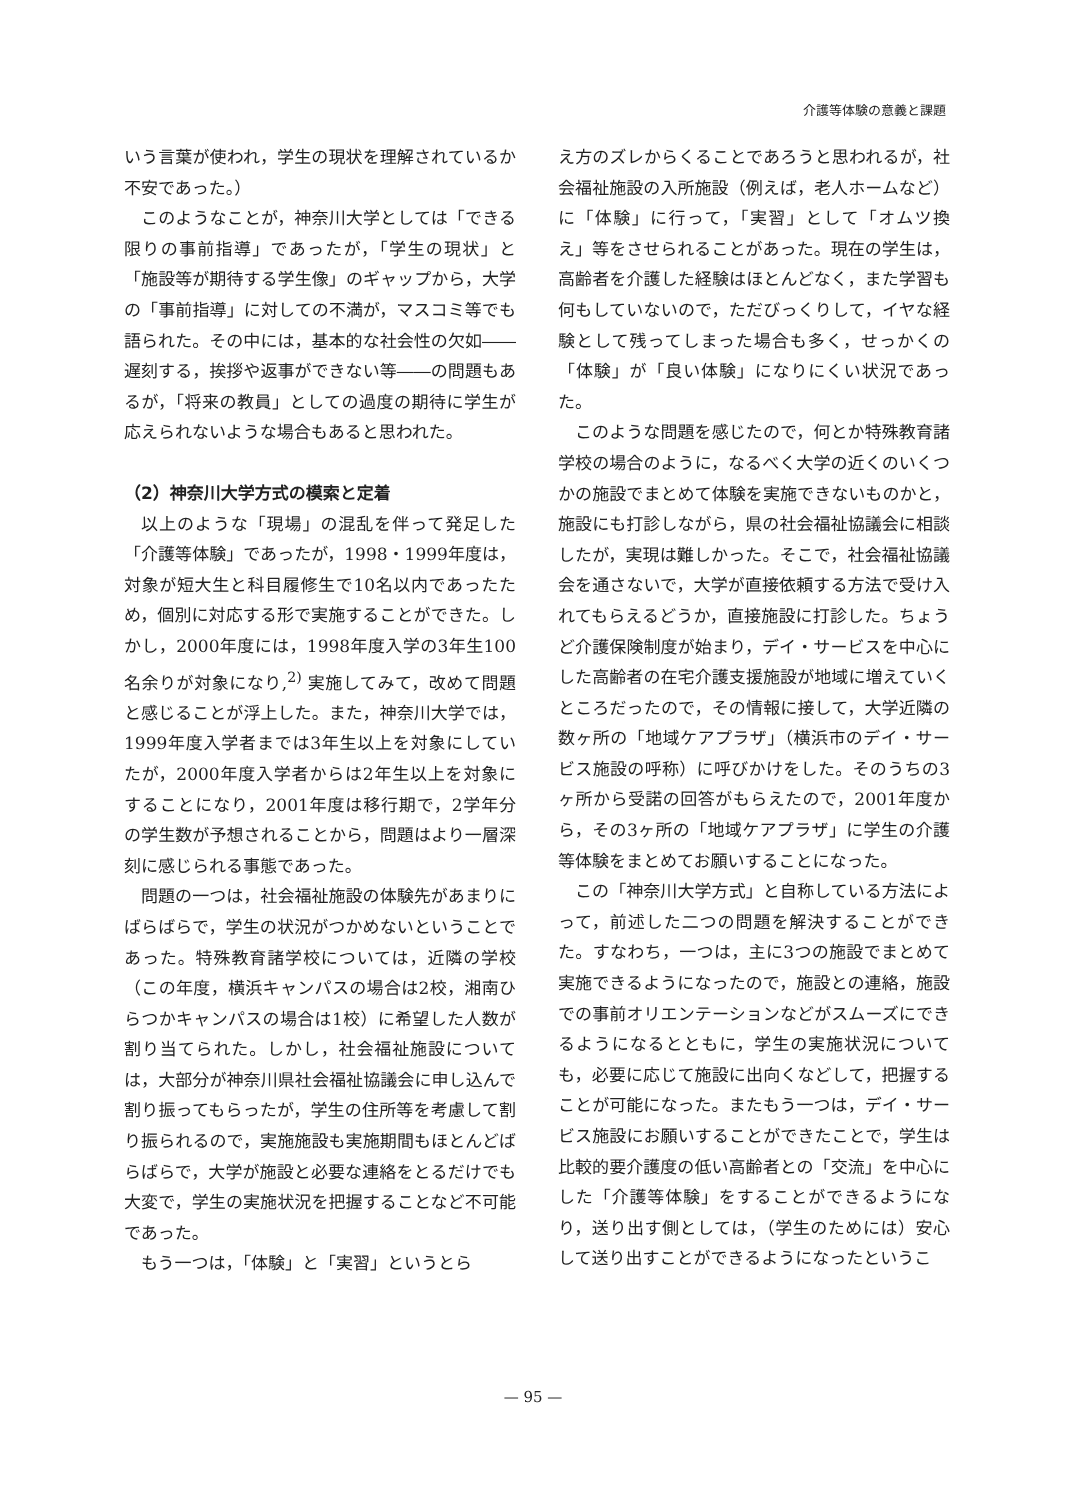介護等体験の意義と課題
いう言葉が使われ，学生の現状を理解されているか不安であった。）
このようなことが，神奈川大学としては「できる限りの事前指導」であったが，「学生の現状」と「施設等が期待する学生像」のギャップから，大学の「事前指導」に対しての不満が，マスコミ等でも語られた。その中には，基本的な社会性の欠如――遅刻する，挨拶や返事ができない等――の問題もあるが，「将来の教員」としての過度の期待に学生が応えられないような場合もあると思われた。
（2）神奈川大学方式の模索と定着
以上のような「現場」の混乱を伴って発足した「介護等体験」であったが，1998・1999年度は，対象が短大生と科目履修生で10名以内であったため，個別に対応する形で実施することができた。しかし，2000年度には，1998年度入学の3年生100名余りが対象になり,<sup>2)</sup> 実施してみて，改めて問題と感じることが浮上した。また，神奈川大学では，1999年度入学者までは3年生以上を対象にしていたが，2000年度入学者からは2年生以上を対象にすることになり，2001年度は移行期で，2学年分の学生数が予想されることから，問題はより一層深刻に感じられる事態であった。
問題の一つは，社会福祉施設の体験先があまりにばらばらで，学生の状況がつかめないということであった。特殊教育諸学校については，近隣の学校（この年度，横浜キャンパスの場合は2校，湘南ひらつかキャンパスの場合は1校）に希望した人数が割り当てられた。しかし，社会福祉施設については，大部分が神奈川県社会福祉協議会に申し込んで割り振ってもらったが，学生の住所等を考慮して割り振られるので，実施施設も実施期間もほとんどばらばらで，大学が施設と必要な連絡をとるだけでも大変で，学生の実施状況を把握することなど不可能であった。
もう一つは，「体験」と「実習」というとら
え方のズレからくることであろうと思われるが，社会福祉施設の入所施設（例えば，老人ホームなど）に「体験」に行って，「実習」として「オムツ換え」等をさせられることがあった。現在の学生は，高齢者を介護した経験はほとんどなく，また学習も何もしていないので，ただびっくりして，イヤな経験として残ってしまった場合も多く，せっかくの「体験」が「良い体験」になりにくい状況であった。
このような問題を感じたので，何とか特殊教育諸学校の場合のように，なるべく大学の近くのいくつかの施設でまとめて体験を実施できないものかと，施設にも打診しながら，県の社会福祉協議会に相談したが，実現は難しかった。そこで，社会福祉協議会を通さないで，大学が直接依頼する方法で受け入れてもらえるどうか，直接施設に打診した。ちょうど介護保険制度が始まり，デイ・サービスを中心にした高齢者の在宅介護支援施設が地域に増えていくところだったので，その情報に接して，大学近隣の数ヶ所の「地域ケアプラザ」（横浜市のデイ・サービス施設の呼称）に呼びかけをした。そのうちの3ヶ所から受諾の回答がもらえたので，2001年度から，その3ヶ所の「地域ケアプラザ」に学生の介護等体験をまとめてお願いすることになった。
この「神奈川大学方式」と自称している方法によって，前述した二つの問題を解決することができた。すなわち，一つは，主に3つの施設でまとめて実施できるようになったので，施設との連絡，施設での事前オリエンテーションなどがスムーズにできるようになるとともに，学生の実施状況についても，必要に応じて施設に出向くなどして，把握することが可能になった。またもう一つは，デイ・サービス施設にお願いすることができたことで，学生は比較的要介護度の低い高齢者との「交流」を中心にした「介護等体験」をすることができるようになり，送り出す側としては，（学生のためには）安心して送り出すことができるようになったというこ
— 95 —